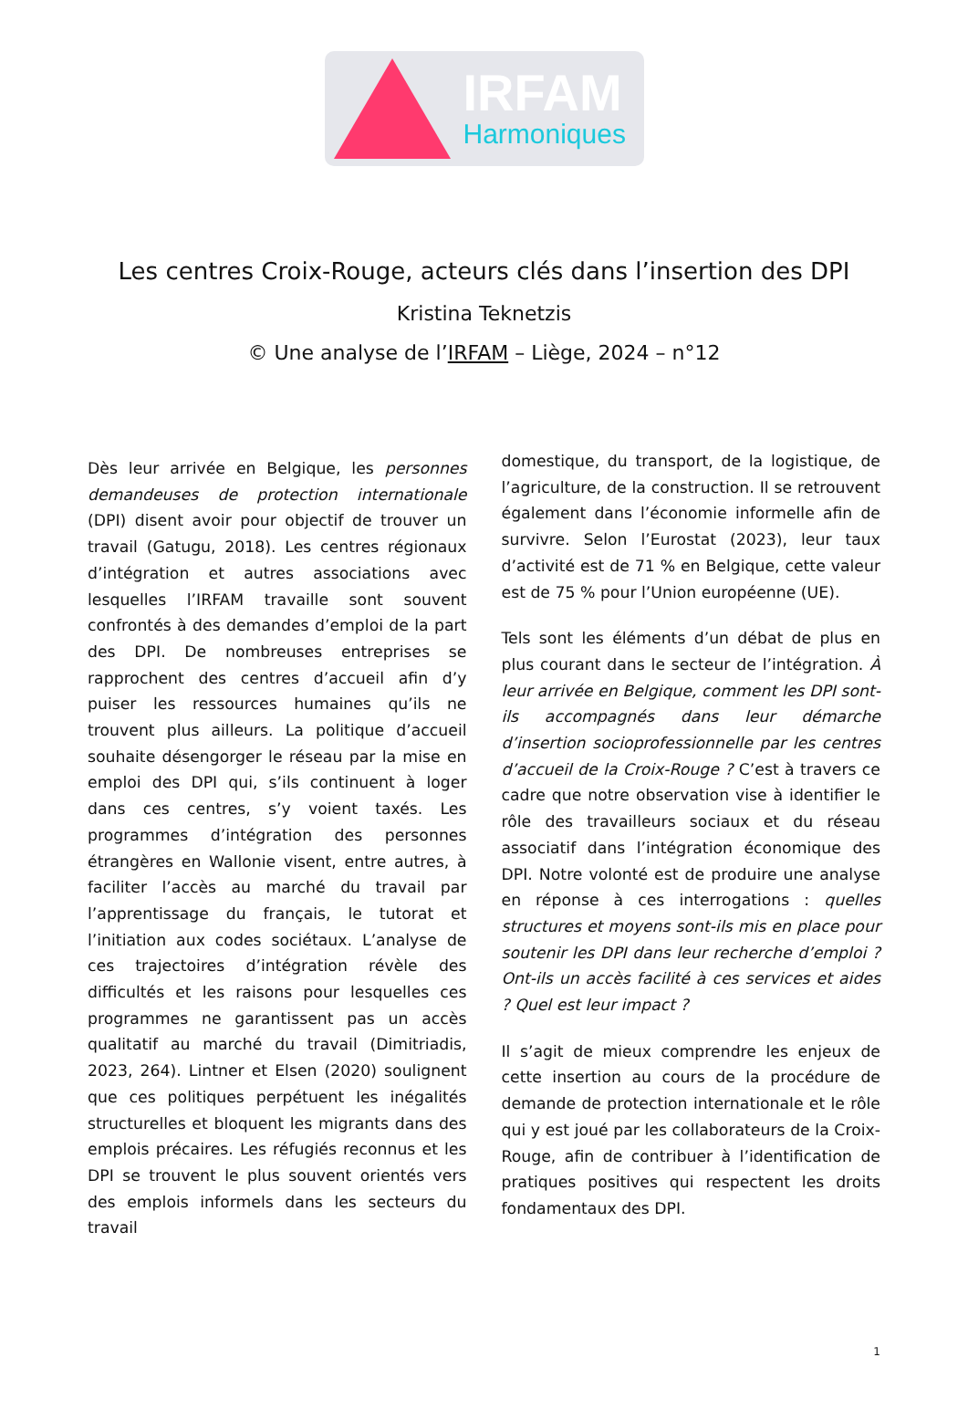IRFAM
Harmoniques
Les centres Croix-Rouge, acteurs clés dans l’insertion des DPI
Kristina Teknetzis
© Une analyse de l’IRFAM – Liège, 2024 – n°12
Dès leur arrivée en Belgique, les personnes demandeuses de protection internationale (DPI) disent avoir pour objectif de trouver un travail (Gatugu, 2018). Les centres régionaux d’intégration et autres associations avec lesquelles l’IRFAM travaille sont souvent confrontés à des demandes d’emploi de la part des DPI. De nombreuses entreprises se rapprochent des centres d’accueil afin d’y puiser les ressources humaines qu’ils ne trouvent plus ailleurs. La politique d’accueil souhaite désengorger le réseau par la mise en emploi des DPI qui, s’ils continuent à loger dans ces centres, s’y voient taxés. Les programmes d’intégration des personnes étrangères en Wallonie visent, entre autres, à faciliter l’accès au marché du travail par l’apprentissage du français, le tutorat et l’initiation aux codes sociétaux. L’analyse de ces trajectoires d’intégration révèle des difficultés et les raisons pour lesquelles ces programmes ne garantissent pas un accès qualitatif au marché du travail (Dimitriadis, 2023, 264). Lintner et Elsen (2020) soulignent que ces politiques perpétuent les inégalités structurelles et bloquent les migrants dans des emplois précaires. Les réfugiés reconnus et les DPI se trouvent le plus souvent orientés vers des emplois informels dans les secteurs du travail
domestique, du transport, de la logistique, de l’agriculture, de la construction. Il se retrouvent également dans l’économie informelle afin de survivre. Selon l’Eurostat (2023), leur taux d’activité est de 71 % en Belgique, cette valeur est de 75 % pour l’Union européenne (UE).
Tels sont les éléments d’un débat de plus en plus courant dans le secteur de l’intégration. À leur arrivée en Belgique, comment les DPI sont-ils accompagnés dans leur démarche d’insertion socioprofessionnelle par les centres d’accueil de la Croix-Rouge ? C’est à travers ce cadre que notre observation vise à identifier le rôle des travailleurs sociaux et du réseau associatif dans l’intégration économique des DPI. Notre volonté est de produire une analyse en réponse à ces interrogations : quelles structures et moyens sont-ils mis en place pour soutenir les DPI dans leur recherche d’emploi ? Ont-ils un accès facilité à ces services et aides ? Quel est leur impact ?
Il s’agit de mieux comprendre les enjeux de cette insertion au cours de la procédure de demande de protection internationale et le rôle qui y est joué par les collaborateurs de la Croix-Rouge, afin de contribuer à l’identification de pratiques positives qui respectent les droits fondamentaux des DPI.
1